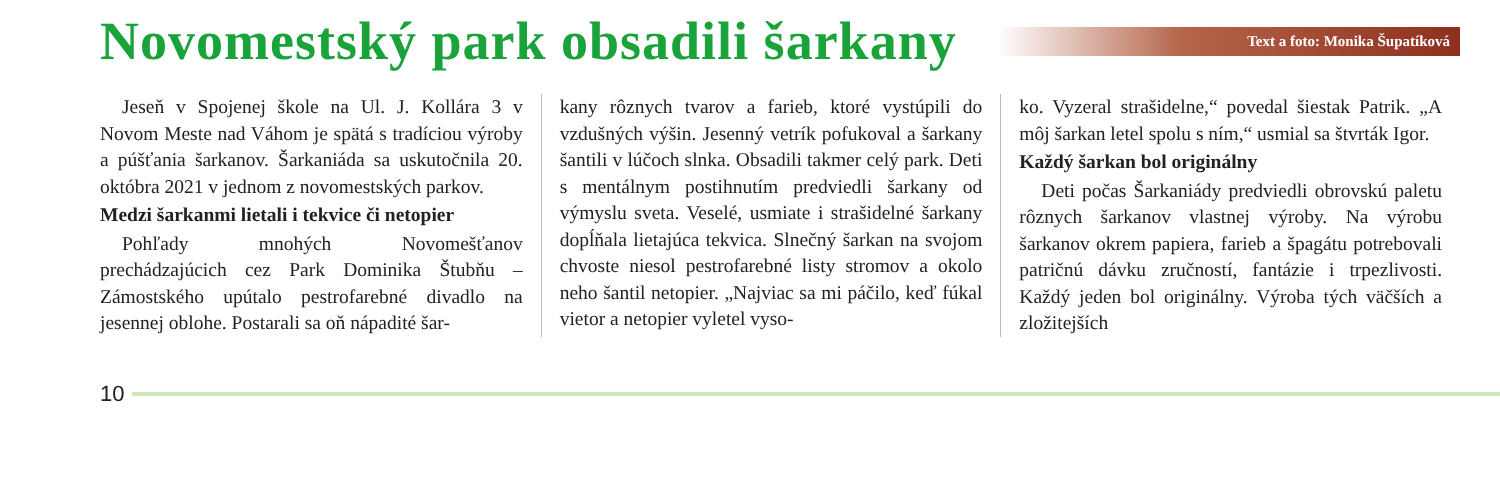Novomestský park obsadili šarkany
Text a foto: Monika Šupatíková
Jeseň v Spojenej škole na Ul. J. Kollára 3 v Novom Meste nad Váhom je spätá s tradíciou výroby a púšťania šarkanov. Šarkaniáda sa uskutočnila 20. októbra 2021 v jednom z novomestských parkov.
Medzi šarkanmi lietali i tekvice či netopier
Pohľady mnohých Novomešťanov prechádzajúcich cez Park Dominika Štubňu – Zámostského upútalo pestrofarebné divadlo na jesennej oblohe. Postarali sa oň nápadité šar-
kany rôznych tvarov a farieb, ktoré vystúpili do vzdušných výšin. Jesenný vetrík pofukoval a šarkany šantili v lúčoch slnka. Obsadili takmer celý park. Deti s mentálnym postihnutím predviedli šarkany od výmyslu sveta. Veselé, usmiate i strašidelné šarkany dopĺňala lietajúca tekvica. Slnečný šarkan na svojom chvoste niesol pestrofarebné listy stromov a okolo neho šantil netopier. „Najviac sa mi páčilo, keď fúkal vietor a netopier vyletel vyso-
ko. Vyzeral strašidelne,“ povedal šiestak Patrik. „A môj šarkan letel spolu s ním,“ usmial sa štvrták Igor.
Každý šarkan bol originálny
Deti počas Šarkaniády predviedli obrovskú paletu rôznych šarkanov vlastnej výroby. Na výrobu šarkanov okrem papiera, farieb a špagátu potrebovali patričnú dávku zručností, fantázie i trpezlivosti. Každý jeden bol originálny. Výroba tých väčších a zložitejších
10